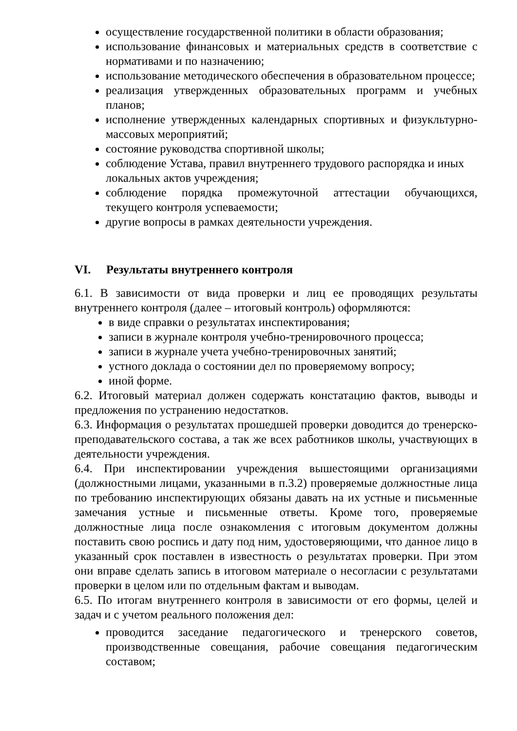осуществление государственной политики в области образования;
использование финансовых и материальных средств в соответствие с нормативами и по назначению;
использование методического обеспечения в образовательном процессе;
реализация утвержденных образовательных программ и учебных планов;
исполнение утвержденных календарных спортивных и физукльтурно-массовых мероприятий;
состояние руководства спортивной школы;
соблюдение Устава, правил внутреннего трудового распорядка и иных локальных актов учреждения;
соблюдение порядка промежуточной аттестации обучающихся, текущего контроля успеваемости;
другие вопросы в рамках деятельности учреждения.
VI. Результаты внутреннего контроля
6.1. В зависимости от вида проверки и лиц ее проводящих результаты внутреннего контроля (далее – итоговый контроль) оформляются:
в виде справки о результатах инспектирования;
записи в журнале контроля учебно-тренировочного процесса;
записи в журнале учета учебно-тренировочных занятий;
устного доклада о состоянии дел по проверяемому вопросу;
иной форме.
6.2. Итоговый материал должен содержать констатацию фактов, выводы и предложения по устранению недостатков.
6.3. Информация о результатах прошедшей проверки доводится до тренерско-преподавательского состава, а так же всех работников школы, участвующих в деятельности учреждения.
6.4. При инспектировании учреждения вышестоящими организациями (должностными лицами, указанными в п.3.2) проверяемые должностные лица по требованию инспектирующих обязаны давать на их устные и письменные замечания устные и письменные ответы. Кроме того, проверяемые должностные лица после ознакомления с итоговым документом должны поставить свою роспись и дату под ним, удостоверяющими, что данное лицо в указанный срок поставлен в известность о результатах проверки. При этом они вправе сделать запись в итоговом материале о несогласии с результатами проверки в целом или по отдельным фактам и выводам.
6.5. По итогам внутреннего контроля в зависимости от его формы, целей и задач и с учетом реального положения дел:
проводится заседание педагогического и тренерского советов, производственные совещания, рабочие совещания педагогическим составом;